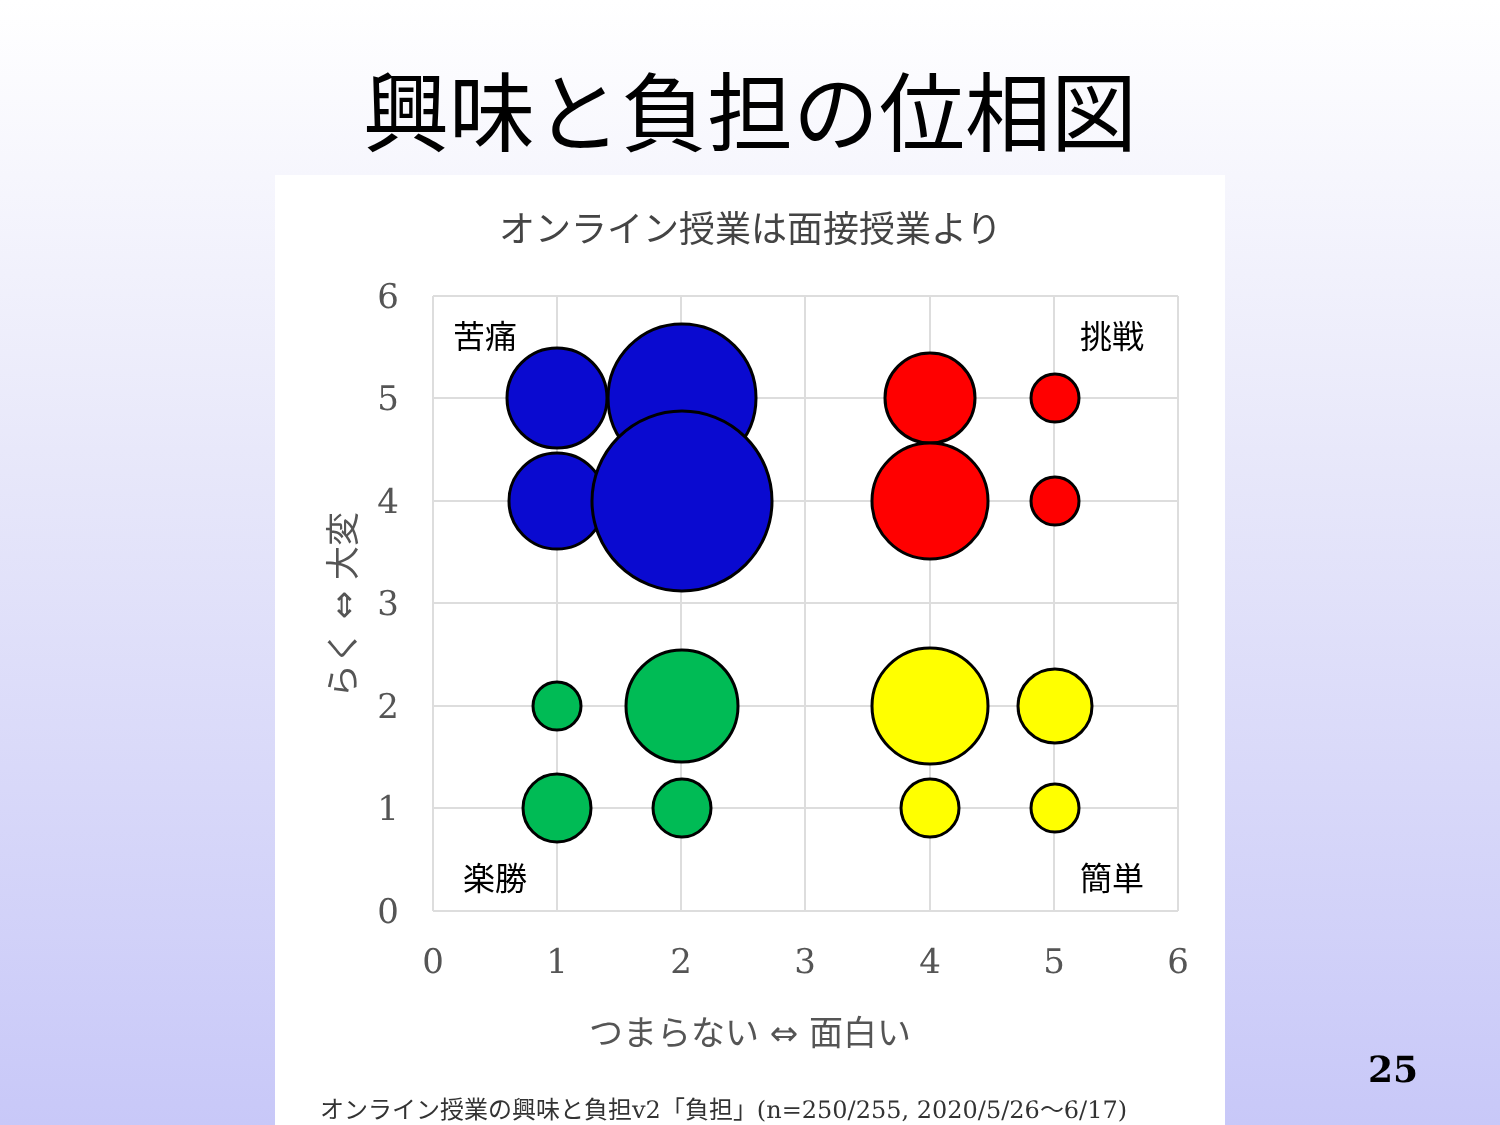興味と負担の位相図
オンライン授業は面接授業より
6
5
4
3
2
1
0
0
1
2
3
4
5
6
苦痛
挑戦
楽勝
簡単
つまらない ⇔ 面白い
らく ⇔ 大変
オンライン授業の興味と負担v2「負担」(n=250/255, 2020/5/26～6/17)
25